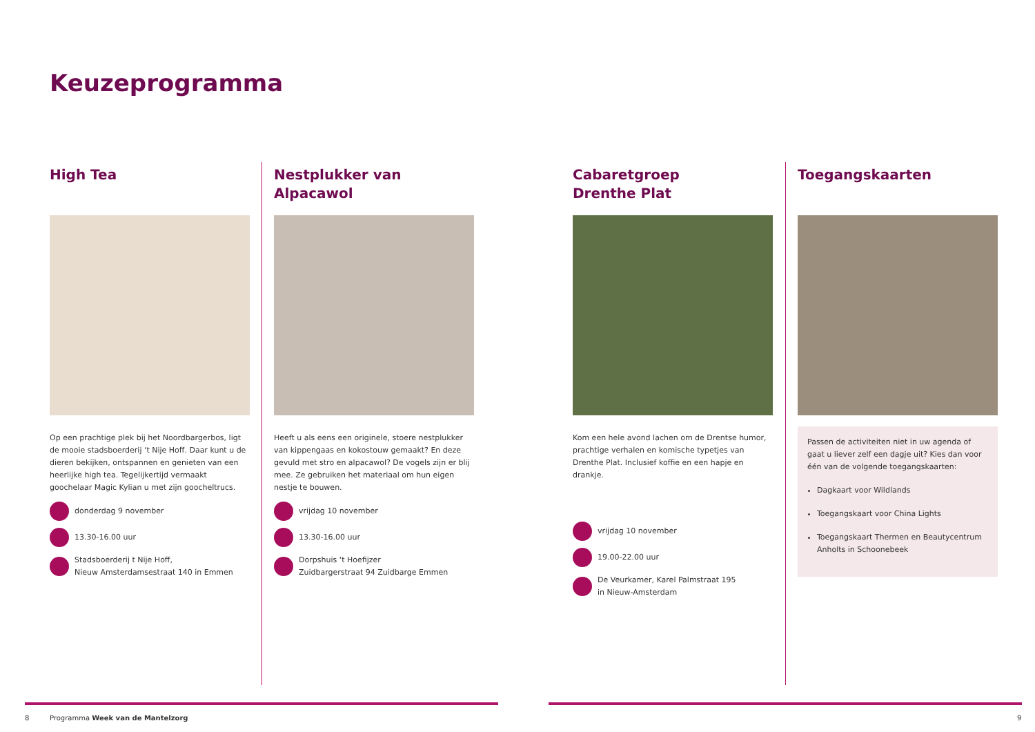Keuzeprogramma
High Tea
Op een prachtige plek bij het Noordbargerbos, ligt de mooie stadsboerderij ‘t Nije Hoff. Daar kunt u de dieren bekijken, ontspannen en genieten van een heerlijke high tea. Tegelijkertijd vermaakt goochelaar Magic Kylian u met zijn goocheltrucs.
donderdag 9 november
13.30-16.00 uur
Stadsboerderij t Nije Hoff,
Nieuw Amsterdamsestraat 140 in Emmen
Nestplukker van Alpacawol
Heeft u als eens een originele, stoere nestplukker van kippengaas en kokostouw gemaakt? En deze gevuld met stro en alpacawol? De vogels zijn er blij mee. Ze gebruiken het materiaal om hun eigen nestje te bouwen.
vrijdag 10 november
13.30-16.00 uur
Dorpshuis ‘t Hoefijzer
Zuidbargerstraat 94 Zuidbarge Emmen
Cabaretgroep
Drenthe Plat
Kom een hele avond lachen om de Drentse humor, prachtige verhalen en komische typetjes van Drenthe Plat. Inclusief koffie en een hapje en drankje.
vrijdag 10 november
19.00-22.00 uur
De Veurkamer, Karel Palmstraat 195
in Nieuw-Amsterdam
Toegangskaarten
Passen de activiteiten niet in uw agenda of gaat u liever zelf een dagje uit? Kies dan voor één van de volgende toegangskaarten:
Dagkaart voor Wildlands
Toegangskaart voor China Lights
Toegangskaart Thermen en Beautycentrum Anholts in Schoonebeek
8
Programma Week van de Mantelzorg
9